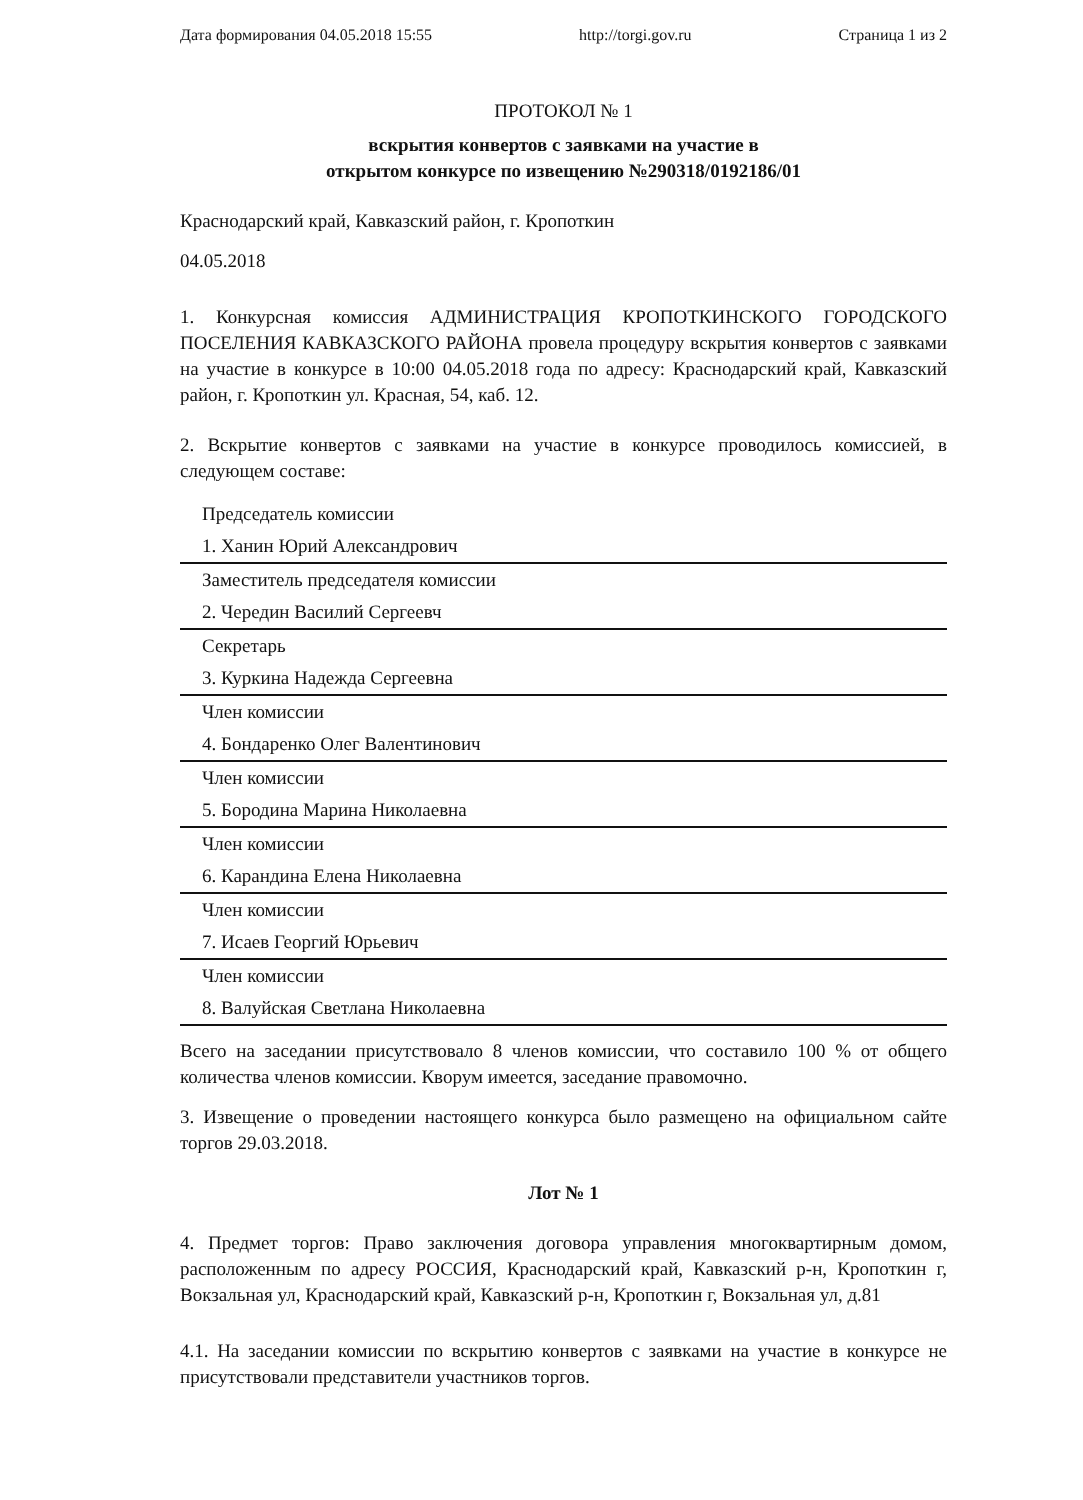Дата формирования 04.05.2018 15:55 http://torgi.gov.ru Страница 1 из 2
ПРОТОКОЛ № 1
вскрытия конвертов с заявками на участие в
открытом конкурсе по извещению №290318/0192186/01
Краснодарский край, Кавказский район, г. Кропоткин
04.05.2018
1. Конкурсная комиссия АДМИНИСТРАЦИЯ КРОПОТКИНСКОГО ГОРОДСКОГО ПОСЕЛЕНИЯ КАВКАЗСКОГО РАЙОНА провела процедуру вскрытия конвертов с заявками на участие в конкурсе в 10:00 04.05.2018 года по адресу: Краснодарский край, Кавказский район, г. Кропоткин ул. Красная, 54, каб. 12.
2. Вскрытие конвертов с заявками на участие в конкурсе проводилось комиссией, в следующем составе:
| Председатель комиссии |
| 1. Ханин Юрий Александрович |
| Заместитель председателя комиссии |
| 2. Чередин Василий Сергеевч |
| Секретарь |
| 3. Куркина Надежда Сергеевна |
| Член комиссии |
| 4. Бондаренко Олег Валентинович |
| Член комиссии |
| 5. Бородина Марина Николаевна |
| Член комиссии |
| 6. Карандина Елена Николаевна |
| Член комиссии |
| 7. Исаев Георгий Юрьевич |
| Член комиссии |
| 8. Валуйская Светлана Николаевна |
Всего на заседании присутствовало 8 членов комиссии, что составило 100 % от общего количества членов комиссии. Кворум имеется, заседание правомочно.
3. Извещение о проведении настоящего конкурса было размещено на официальном сайте торгов 29.03.2018.
Лот № 1
4. Предмет торгов: Право заключения договора управления многоквартирным домом, расположенным по адресу РОССИЯ, Краснодарский край, Кавказский р-н, Кропоткин г, Вокзальная ул, Краснодарский край, Кавказский р-н, Кропоткин г, Вокзальная ул, д.81
4.1. На заседании комиссии по вскрытию конвертов с заявками на участие в конкурсе не присутствовали представители участников торгов.